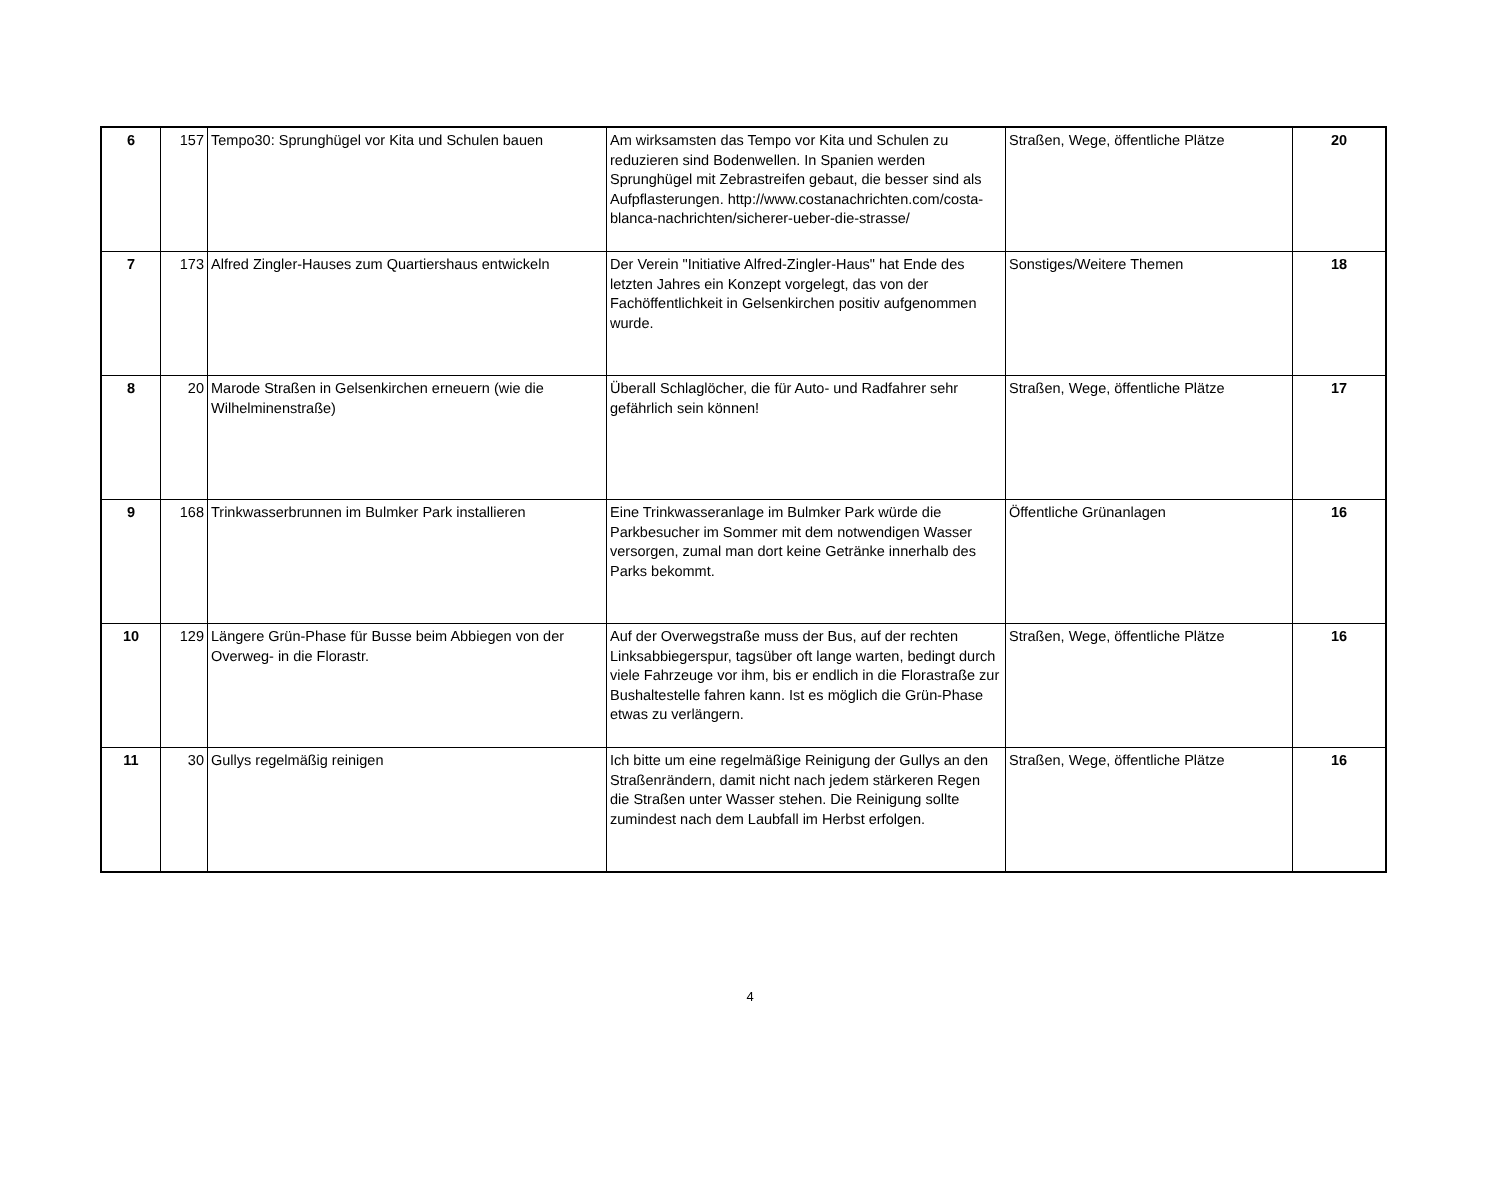| 6 | 157 | Tempo30: Sprunghügel vor Kita und Schulen bauen | Am wirksamsten das Tempo vor Kita und Schulen zu reduzieren sind Bodenwellen. In Spanien werden Sprunghügel mit Zebrastreifen gebaut, die besser sind als Aufpflasterungen. http://www.costanachrichten.com/costa-blanca-nachrichten/sicherer-ueber-die-strasse/ | Straßen, Wege, öffentliche Plätze | 20 |
| 7 | 173 | Alfred Zingler-Hauses zum Quartiershaus entwickeln | Der Verein "Initiative Alfred-Zingler-Haus" hat Ende des letzten Jahres ein Konzept vorgelegt, das von der Fachöffentlichkeit in Gelsenkirchen positiv aufgenommen wurde. | Sonstiges/Weitere Themen | 18 |
| 8 | 20 | Marode Straßen in Gelsenkirchen erneuern (wie die Wilhelminenstraße) | Überall Schlaglöcher, die für Auto- und Radfahrer sehr gefährlich sein können! | Straßen, Wege, öffentliche Plätze | 17 |
| 9 | 168 | Trinkwasserbrunnen im Bulmker Park installieren | Eine Trinkwasseranlage im Bulmker Park würde die Parkbesucher im Sommer mit dem notwendigen Wasser versorgen, zumal man dort keine Getränke innerhalb des Parks bekommt. | Öffentliche Grünanlagen | 16 |
| 10 | 129 | Längere Grün-Phase für Busse beim Abbiegen von der Overweg- in die Florastr. | Auf der Overwegstraße muss der Bus, auf der rechten Linksabbiegerspur, tagsüber oft lange warten, bedingt durch viele Fahrzeuge vor ihm, bis er endlich in die Florastraße zur Bushaltestelle fahren kann. Ist es möglich die Grün-Phase etwas zu verlängern. | Straßen, Wege, öffentliche Plätze | 16 |
| 11 | 30 | Gullys regelmäßig reinigen | Ich bitte um eine regelmäßige Reinigung der Gullys an den Straßenrändern, damit nicht nach jedem stärkeren Regen die Straßen unter Wasser stehen. Die Reinigung sollte zumindest nach dem Laubfall im Herbst erfolgen. | Straßen, Wege, öffentliche Plätze | 16 |
4